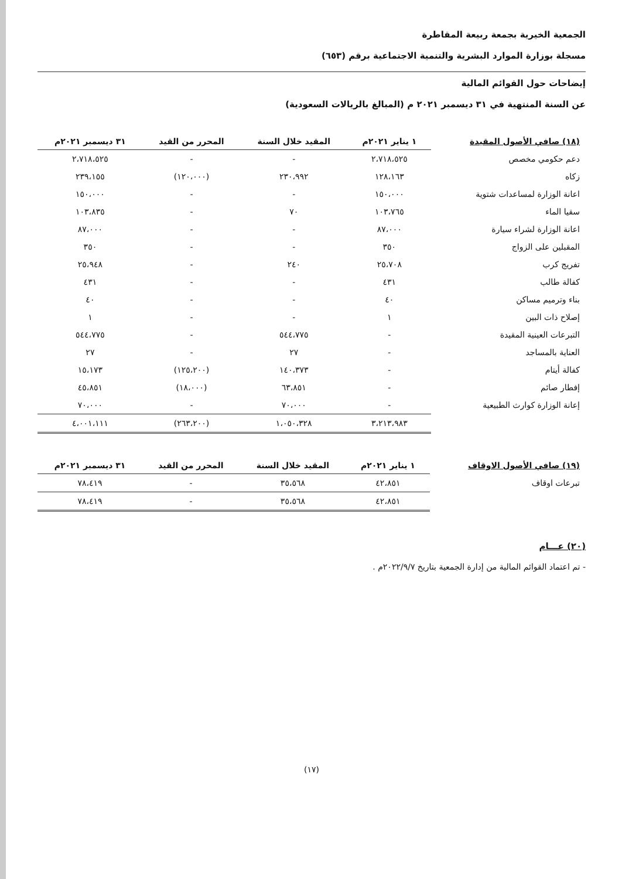الجمعية الخيرية بجمعة ربيعة المقاطرة
مسجلة بوزارة الموارد البشرية والتنمية الاجتماعية برقم (٦٥٣)
إيضاحات حول القوائم المالية
عن السنة المنتهية في ٣١ ديسمبر ٢٠٢١ م (المبالغ بالريالات السعودية)
| (١٨) صافي الأصول المقيدة | ١ يناير ٢٠٢١م | المقيد خلال السنة | المحرر من القيد | ٣١ ديسمبر ٢٠٢١م |
| --- | --- | --- | --- | --- |
| دعم حكومي مخصص | ٢،٧١٨،٥٢٥ | - | - | ٢،٧١٨،٥٢٥ |
| زكاه | ١٢٨،١٦٣ | ٢٣٠،٩٩٢ | (١٢٠،٠٠٠) | ٢٣٩،١٥٥ |
| اعانة الوزارة لمساعدات شتوية | ١٥٠،٠٠٠ | - | - | ١٥٠،٠٠٠ |
| سقيا الماء | ١٠٣،٧٦٥ | ٧٠ | - | ١٠٣،٨٣٥ |
| اعانة الوزارة لشراء سيارة | ٨٧،٠٠٠ | - | - | ٨٧،٠٠٠ |
| المقبلين على الزواج | ٣٥٠ | - | - | ٣٥٠ |
| تفريج كرب | ٢٥،٧٠٨ | ٢٤٠ | - | ٢٥،٩٤٨ |
| كفالة طالب | ٤٣١ | - | - | ٤٣١ |
| بناء وترميم مساكن | ٤٠ | - | - | ٤٠ |
| إصلاح ذات البين | ١ | - | - | ١ |
| التبرعات العينية المقيدة | - | ٥٤٤،٧٧٥ | - | ٥٤٤،٧٧٥ |
| العناية بالمساجد | - | ٢٧ | - | ٢٧ |
| كفالة أيتام | - | ١٤٠،٣٧٣ | (١٢٥،٢٠٠) | ١٥،١٧٣ |
| إفطار صائم | - | ٦٣،٨٥١ | (١٨،٠٠٠) | ٤٥،٨٥١ |
| إعانة الوزارة كوارث الطبيعية | - | ٧٠،٠٠٠ | - | ٧٠،٠٠٠ |
| | ٣،٢١٣،٩٨٣ | ١،٠٥٠،٣٢٨ | (٢٦٣،٢٠٠) | ٤،٠٠١،١١١ |
| (١٩) صافي الأصول الاوقاف | ١ يناير ٢٠٢١م | المقيد خلال السنة | المحرر من القيد | ٣١ ديسمبر ٢٠٢١م |
| --- | --- | --- | --- | --- |
| تبرعات اوقاف | ٤٢،٨٥١ | ٣٥،٥٦٨ | - | ٧٨،٤١٩ |
| | ٤٢،٨٥١ | ٣٥،٥٦٨ | - | ٧٨،٤١٩ |
(٢٠) عـــام
- تم اعتماد القوائم المالية من إدارة الجمعية بتاريخ ٢٠٢٢/٩/٧م .
(١٧)